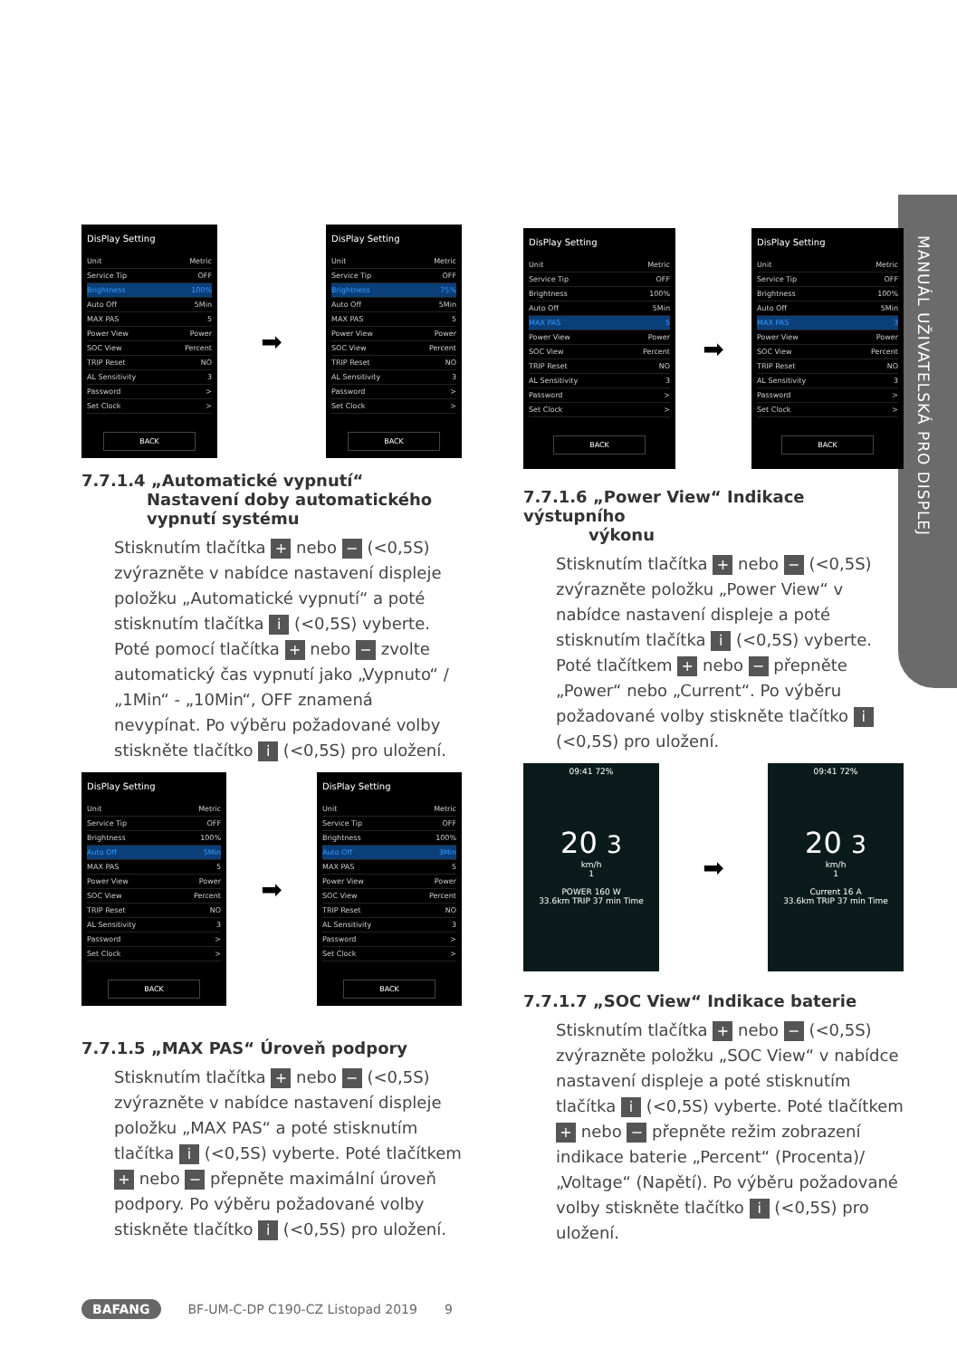MANUÁL UŽIVATELSKÁ PRO DISPLEJ
DisPlay Setting
Unit Metric
Service Tip OFF
Brightness 100%
Auto Off 5Min
MAX PAS 5
Power View Power
SOC View Percent
TRIP Reset NO
AL Sensitivity 3
Password >
Set Clock >
BACK
➡
DisPlay Setting
Unit Metric
Service Tip OFF
Brightness 75%
Auto Off 5Min
MAX PAS 5
Power View Power
SOC View Percent
TRIP Reset NO
AL Sensitivity 3
Password >
Set Clock >
BACK
7.7.1.4 „Automatické vypnutí“Nastavení doby automatického vypnutí systému
Stisknutím tlačítka + nebo − (<0,5S) zvýrazněte v nabídce nastavení displeje položku „Automatické vypnutí“ a poté stisknutím tlačítka i (<0,5S) vyberte. Poté pomocí tlačítka + nebo − zvolte automatický čas vypnutí jako „Vypnuto“ / „1Min“ - „10Min“, OFF znamená nevypínat. Po výběru požadované volby stiskněte tlačítko i (<0,5S) pro uložení.
DisPlay Setting
Unit Metric
Service Tip OFF
Brightness 100%
Auto Off 5Min
MAX PAS 5
Power View Power
SOC View Percent
TRIP Reset NO
AL Sensitivity 3
Password >
Set Clock >
BACK
➡
DisPlay Setting
Unit Metric
Service Tip OFF
Brightness 100%
Auto Off 3Min
MAX PAS 5
Power View Power
SOC View Percent
TRIP Reset NO
AL Sensitivity 3
Password >
Set Clock >
BACK
7.7.1.5 „MAX PAS“ Úroveň podpory
Stisknutím tlačítka + nebo − (<0,5S) zvýrazněte v nabídce nastavení displeje položku „MAX PAS“ a poté stisknutím tlačítka i (<0,5S) vyberte. Poté tlačítkem + nebo − přepněte maximální úroveň podpory. Po výběru požadované volby stiskněte tlačítko i (<0,5S) pro uložení.
DisPlay Setting
Unit Metric
Service Tip OFF
Brightness 100%
Auto Off 5Min
MAX PAS 5
Power View Power
SOC View Percent
TRIP Reset NO
AL Sensitivity 3
Password >
Set Clock >
BACK
➡
DisPlay Setting
Unit Metric
Service Tip OFF
Brightness 100%
Auto Off 5Min
MAX PAS 3
Power View Power
SOC View Percent
TRIP Reset NO
AL Sensitivity 3
Password >
Set Clock >
BACK
7.7.1.6 „Power View“ Indikace výstupního
výkonu
Stisknutím tlačítka + nebo − (<0,5S) zvýrazněte položku „Power View“ v nabídce nastavení displeje a poté stisknutím tlačítka i (<0,5S) vyberte. Poté tlačítkem + nebo − přepněte „Power“ nebo „Current“. Po výběru požadované volby stiskněte tlačítko i (<0,5S) pro uložení.
09:41 72%
20 3
km/h
1
POWER 160 W
33.6km TRIP 37 min Time
➡
09:41 72%
20 3
km/h
1
Current 16 A
33.6km TRIP 37 min Time
7.7.1.7 „SOC View“ Indikace baterie
Stisknutím tlačítka + nebo − (<0,5S) zvýrazněte položku „SOC View“ v nabídce nastavení displeje a poté stisknutím tlačítka i (<0,5S) vyberte. Poté tlačítkem + nebo − přepněte režim zobrazení indikace baterie „Percent“ (Procenta)/ „Voltage“ (Napětí). Po výběru požadované volby stiskněte tlačítko i (<0,5S) pro uložení.
BAFANG BF-UM-C-DP C190-CZ Listopad 2019 9